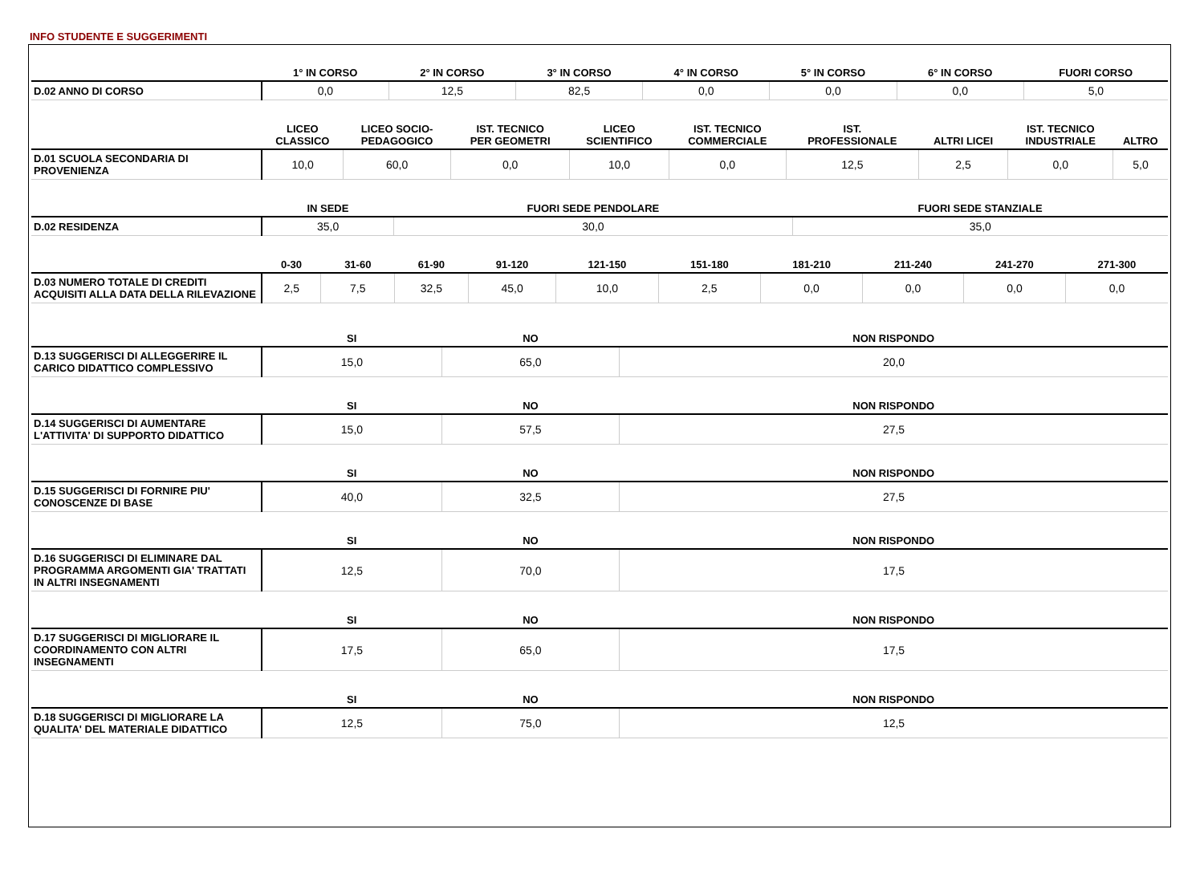INFO STUDENTE E SUGGERIMENTI
| | 1° IN CORSO | 2° IN CORSO | 3° IN CORSO | 4° IN CORSO | 5° IN CORSO | 6° IN CORSO | FUORI CORSO |
| --- | --- | --- | --- | --- | --- | --- | --- |
| D.02 ANNO DI CORSO | 0,0 | 12,5 | 82,5 | 0,0 | 0,0 | 0,0 | 5,0 |
| | LICEO CLASSICO | LICEO SOCIO- PEDAGOGICO | IST. TECNICO PER GEOMETRI | LICEO SCIENTIFICO | IST. TECNICO COMMERCIALE | IST. PROFESSIONALE | ALTRI LICEI | IST. TECNICO INDUSTRIALE | ALTRO |
| --- | --- | --- | --- | --- | --- | --- | --- | --- | --- |
| D.01 SCUOLA SECONDARIA DI PROVENIENZA | 10,0 | 60,0 | 0,0 | 10,0 | 0,0 | 12,5 | 2,5 | 0,0 | 5,0 |
| | IN SEDE | FUORI SEDE PENDOLARE | FUORI SEDE STANZIALE |
| --- | --- | --- | --- |
| D.02 RESIDENZA | 35,0 | 30,0 | 35,0 |
| | 0-30 | 31-60 | 61-90 | 91-120 | 121-150 | 151-180 | 181-210 | 211-240 | 241-270 | 271-300 |
| --- | --- | --- | --- | --- | --- | --- | --- | --- | --- | --- |
| D.03 NUMERO TOTALE DI CREDITI ACQUISITI ALLA DATA DELLA RILEVAZIONE | 2,5 | 7,5 | 32,5 | 45,0 | 10,0 | 2,5 | 0,0 | 0,0 | 0,0 | 0,0 |
| | SI | NO | NON RISPONDO |
| --- | --- | --- | --- |
| D.13 SUGGERISCI DI ALLEGGERIRE IL CARICO DIDATTICO COMPLESSIVO | 15,0 | 65,0 | 20,0 |
| | SI | NO | NON RISPONDO |
| --- | --- | --- | --- |
| D.14 SUGGERISCI DI AUMENTARE L'ATTIVITA' DI SUPPORTO DIDATTICO | 15,0 | 57,5 | 27,5 |
| | SI | NO | NON RISPONDO |
| --- | --- | --- | --- |
| D.15 SUGGERISCI DI FORNIRE PIU' CONOSCENZE DI BASE | 40,0 | 32,5 | 27,5 |
| | SI | NO | NON RISPONDO |
| --- | --- | --- | --- |
| D.16 SUGGERISCI DI ELIMINARE DAL PROGRAMMA ARGOMENTI GIA' TRATTATI IN ALTRI INSEGNAMENTI | 12,5 | 70,0 | 17,5 |
| | SI | NO | NON RISPONDO |
| --- | --- | --- | --- |
| D.17 SUGGERISCI DI MIGLIORARE IL COORDINAMENTO CON ALTRI INSEGNAMENTI | 17,5 | 65,0 | 17,5 |
| | SI | NO | NON RISPONDO |
| --- | --- | --- | --- |
| D.18 SUGGERISCI DI MIGLIORARE LA QUALITA' DEL MATERIALE DIDATTICO | 12,5 | 75,0 | 12,5 |